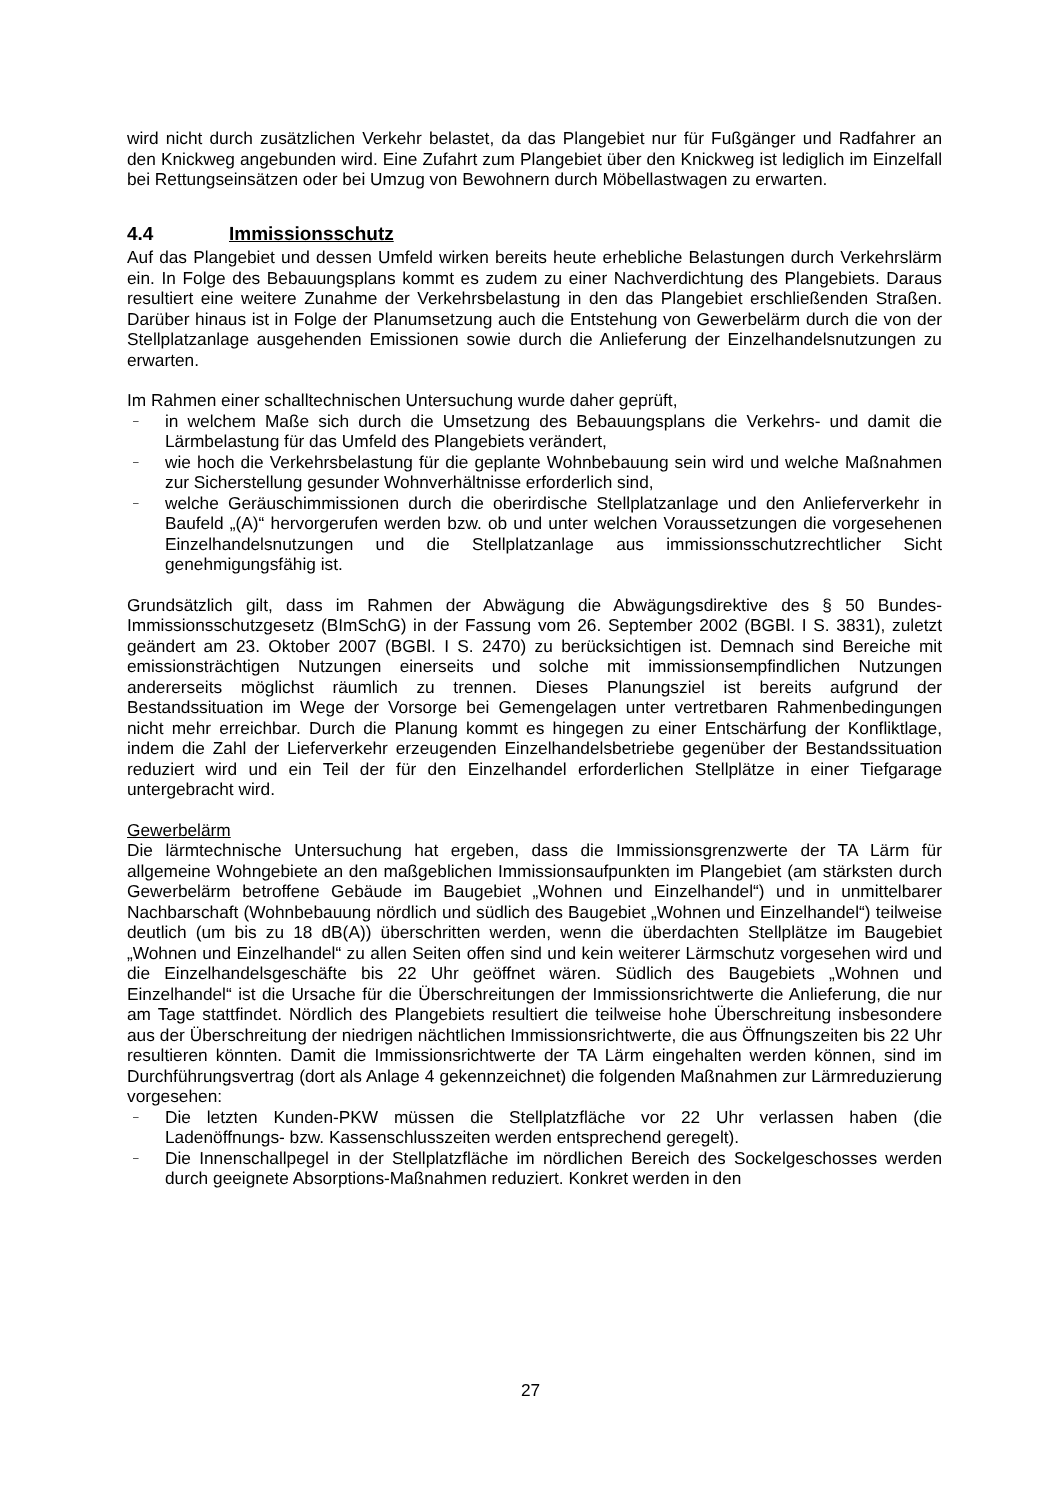wird nicht durch zusätzlichen Verkehr belastet, da das Plangebiet nur für Fußgänger und Radfahrer an den Knickweg angebunden wird. Eine Zufahrt zum Plangebiet über den Knickweg ist lediglich im Einzelfall bei Rettungseinsätzen oder bei Umzug von Bewohnern durch Möbellastwagen zu erwarten.
4.4 Immissionsschutz
Auf das Plangebiet und dessen Umfeld wirken bereits heute erhebliche Belastungen durch Verkehrslärm ein. In Folge des Bebauungsplans kommt es zudem zu einer Nachverdichtung des Plangebiets. Daraus resultiert eine weitere Zunahme der Verkehrsbelastung in den das Plangebiet erschließenden Straßen. Darüber hinaus ist in Folge der Planumsetzung auch die Entstehung von Gewerbelärm durch die von der Stellplatzanlage ausgehenden Emissionen sowie durch die Anlieferung der Einzelhandelsnutzungen zu erwarten.
Im Rahmen einer schalltechnischen Untersuchung wurde daher geprüft,
– in welchem Maße sich durch die Umsetzung des Bebauungsplans die Verkehrs- und damit die Lärmbelastung für das Umfeld des Plangebiets verändert,
– wie hoch die Verkehrsbelastung für die geplante Wohnbebauung sein wird und welche Maßnahmen zur Sicherstellung gesunder Wohnverhältnisse erforderlich sind,
– welche Geräuschimmissionen durch die oberirdische Stellplatzanlage und den Anlieferverkehr in Baufeld „(A)“ hervorgerufen werden bzw. ob und unter welchen Voraussetzungen die vorgesehenen Einzelhandelsnutzungen und die Stellplatzanlage aus immissionsschutzrechtlicher Sicht genehmigungsfähig ist.
Grundsätzlich gilt, dass im Rahmen der Abwägung die Abwägungsdirektive des § 50 Bundes-Immissionsschutzgesetz (BImSchG) in der Fassung vom 26. September 2002 (BGBl. I S. 3831), zuletzt geändert am 23. Oktober 2007 (BGBl. I S. 2470) zu berücksichtigen ist. Demnach sind Bereiche mit emissionsträchtigen Nutzungen einerseits und solche mit immissionsempfindlichen Nutzungen andererseits möglichst räumlich zu trennen. Dieses Planungsziel ist bereits aufgrund der Bestandssituation im Wege der Vorsorge bei Gemengelagen unter vertretbaren Rahmenbedingungen nicht mehr erreichbar. Durch die Planung kommt es hingegen zu einer Entschärfung der Konfliktlage, indem die Zahl der Lieferverkehr erzeugenden Einzelhandelsbetriebe gegenüber der Bestandssituation reduziert wird und ein Teil der für den Einzelhandel erforderlichen Stellplätze in einer Tiefgarage untergebracht wird.
Gewerbelärm
Die lärmtechnische Untersuchung hat ergeben, dass die Immissionsgrenzwerte der TA Lärm für allgemeine Wohngebiete an den maßgeblichen Immissionsaufpunkten im Plangebiet (am stärksten durch Gewerbelärm betroffene Gebäude im Baugebiet „Wohnen und Einzelhandel“) und in unmittelbarer Nachbarschaft (Wohnbebauung nördlich und südlich des Baugebiet „Wohnen und Einzelhandel“) teilweise deutlich (um bis zu 18 dB(A)) überschritten werden, wenn die überdachten Stellplätze im Baugebiet „Wohnen und Einzelhandel“ zu allen Seiten offen sind und kein weiterer Lärmschutz vorgesehen wird und die Einzelhandelsgeschäfte bis 22 Uhr geöffnet wären. Südlich des Baugebiets „Wohnen und Einzelhandel“ ist die Ursache für die Überschreitungen der Immissionsrichtwerte die Anlieferung, die nur am Tage stattfindet. Nördlich des Plangebiets resultiert die teilweise hohe Überschreitung insbesondere aus der Überschreitung der niedrigen nächtlichen Immissionsrichtwerte, die aus Öffnungszeiten bis 22 Uhr resultieren könnten. Damit die Immissionsrichtwerte der TA Lärm eingehalten werden können, sind im Durchführungsvertrag (dort als Anlage 4 gekennzeichnet) die folgenden Maßnahmen zur Lärmreduzierung vorgesehen:
– Die letzten Kunden-PKW müssen die Stellplatzfläche vor 22 Uhr verlassen haben (die Ladenöffnungs- bzw. Kassenschlusszeiten werden entsprechend geregelt).
– Die Innenschallpegel in der Stellplatzfläche im nördlichen Bereich des Sockelgeschosses werden durch geeignete Absorptions-Maßnahmen reduziert. Konkret werden in den
27